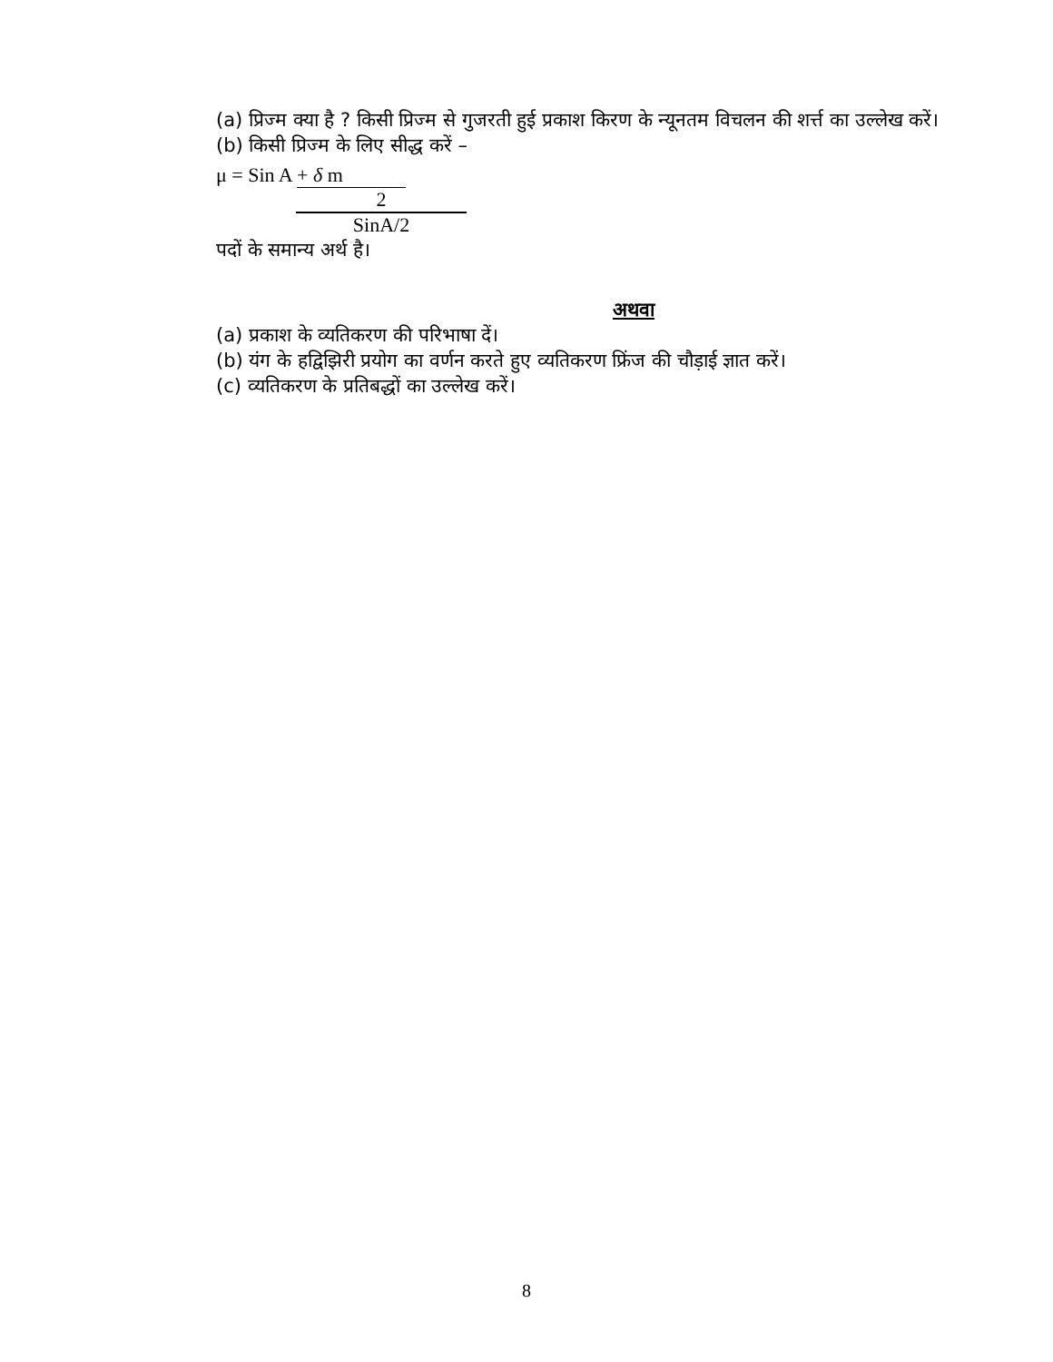(a) प्रिज्म क्या है ? किसी प्रिज्म से गुजरती हुई प्रकाश किरण के न्यूनतम विचलन की शर्त्त का उल्लेख करें।
(b) किसी प्रिज्म के लिए सीद्ध करें –
μ = Sin A + δ m
2
SinA/2
पदों के समान्य अर्थ है।
अथवा
(a) प्रकाश के व्यतिकरण की परिभाषा दें।
(b) यंग के हद्विझिरी प्रयोग का वर्णन करते हुए व्यतिकरण फ्रिंज की चौड़ाई ज्ञात करें।
(c) व्यतिकरण के प्रतिबद्धों का उल्लेख करें।
8